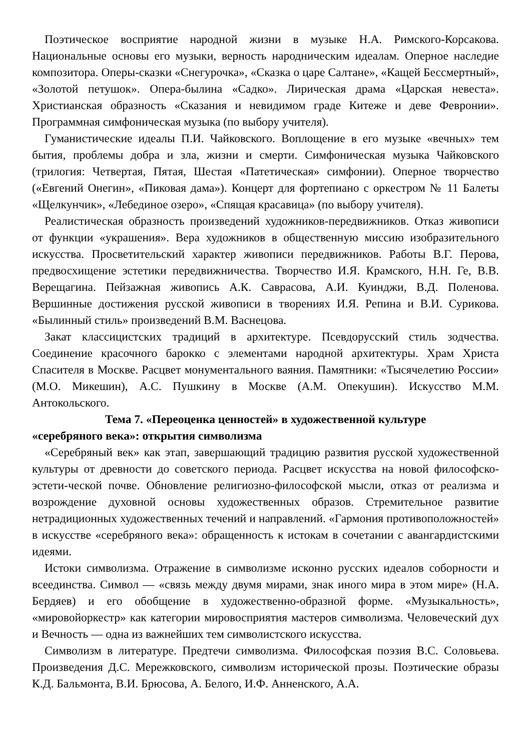Поэтическое восприятие народной жизни в музыке Н.А. Римского-Корсакова. Национальные основы его музыки, верность народническим идеалам. Оперное наследие композитора. Оперы-сказки «Снегурочка», «Сказка о царе Салтане», «Кащей Бессмертный», «Золотой петушок». Опера-былина «Садко». Лирическая драма «Царская невеста». Христианская образность «Сказания и невидимом граде Китеже и деве Февронии». Программная симфоническая музыка (по выбору учителя).
Гуманистические идеалы П.И. Чайковского. Воплощение в его музыке «вечных» тем бытия, проблемы добра и зла, жизни и смерти. Симфоническая музыка Чайковского (трилогия: Четвертая, Пятая, Шестая «Патетическая» симфонии). Оперное творчество («Евгений Онегин», «Пиковая дама»). Концерт для фортепиано с оркестром № 11 Балеты «Щелкунчик», «Лебединое озеро», «Спящая красавица» (по выбору учителя).
Реалистическая образность произведений художников-передвижников. Отказ живописи от функции «украшения». Вера художников в общественную миссию изобразительного искусства. Просветительский характер живописи передвижников. Работы В.Г. Перова, предвосхищение эстетики передвижничества. Творчество И.Я. Крамского, Н.Н. Ге, В.В. Верещагина. Пейзажная живопись А.К. Саврасова, А.И. Куинджи, В.Д. Поленова. Вершинные достижения русской живописи в творениях И.Я. Репина и В.И. Сурикова. «Былинный стиль» произведений В.М. Васнецова.
Закат классицистских традиций в архитектуре. Псевдорусский стиль зодчества. Соединение красочного барокко с элементами народной архитектуры. Храм Христа Спасителя в Москве. Расцвет монументального ваяния. Памятники: «Тысячелетию России» (М.О. Микешин), А.С. Пушкину в Москве (А.М. Опекушин). Искусство М.М. Антокольского.
Тема 7. «Переоценка ценностей» в художественной культуре
«серебряного века»: открытия символизма
«Серебряный век» как этап, завершающий традицию развития русской художественной культуры от древности до советского периода. Расцвет искусства на новой философско-эстети-ческой почве. Обновление религиозно-философской мысли, отказ от реализма и возрождение духовной основы художественных образов. Стремительное развитие нетрадиционных художественных течений и направлений. «Гармония противоположностей» в искусстве «серебряного века»: обращенность к истокам в сочетании с авангардистскими идеями.
Истоки символизма. Отражение в символизме исконно русских идеалов соборности и всеединства. Символ — «связь между двумя мирами, знак иного мира в этом мире» (Н.А. Бердяев) и его обобщение в художественно-образной форме. «Музыкальность», «мировойоркестр» как категории мировосприятия мастеров символизма. Человеческий дух и Вечность — одна из важнейших тем символистского искусства.
Символизм в литературе. Предтечи символизма. Философская поэзия В.С. Соловьева. Произведения Д.С. Мережковского, символизм исторической прозы. Поэтические образы К.Д. Бальмонта, В.И. Брюсова, А. Белого, И.Ф. Анненского, А.А.